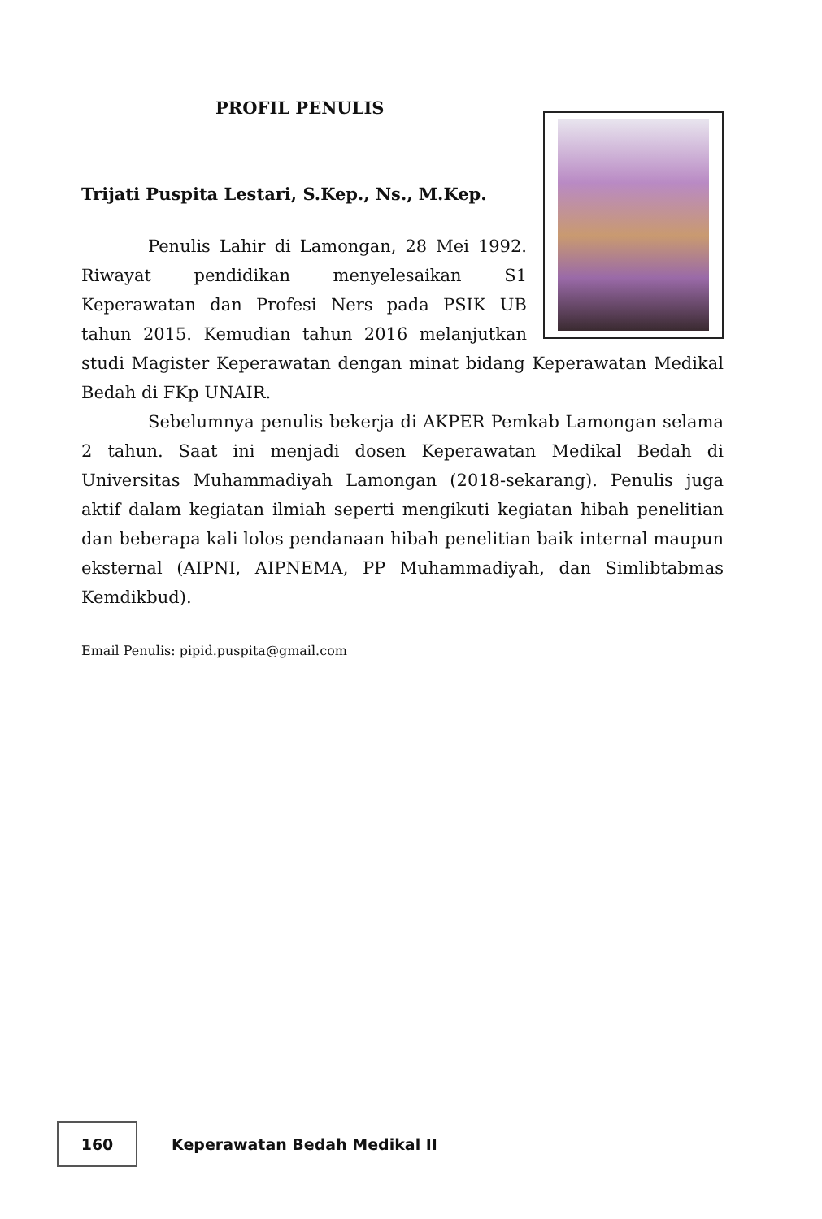PROFIL PENULIS
Trijati Puspita Lestari, S.Kep., Ns., M.Kep.
Penulis Lahir di Lamongan, 28 Mei 1992. Riwayat pendidikan menyelesaikan S1 Keperawatan dan Profesi Ners pada PSIK UB tahun 2015. Kemudian tahun 2016 melanjutkan studi Magister Keperawatan dengan minat bidang Keperawatan Medikal Bedah di FKp UNAIR.
Sebelumnya penulis bekerja di AKPER Pemkab Lamongan selama 2 tahun. Saat ini menjadi dosen Keperawatan Medikal Bedah di Universitas Muhammadiyah Lamongan (2018-sekarang). Penulis juga aktif dalam kegiatan ilmiah seperti mengikuti kegiatan hibah penelitian dan beberapa kali lolos pendanaan hibah penelitian baik internal maupun eksternal (AIPNI, AIPNEMA, PP Muhammadiyah, dan Simlibtabmas Kemdikbud).
Email Penulis: pipid.puspita@gmail.com
160
Keperawatan Bedah Medikal II